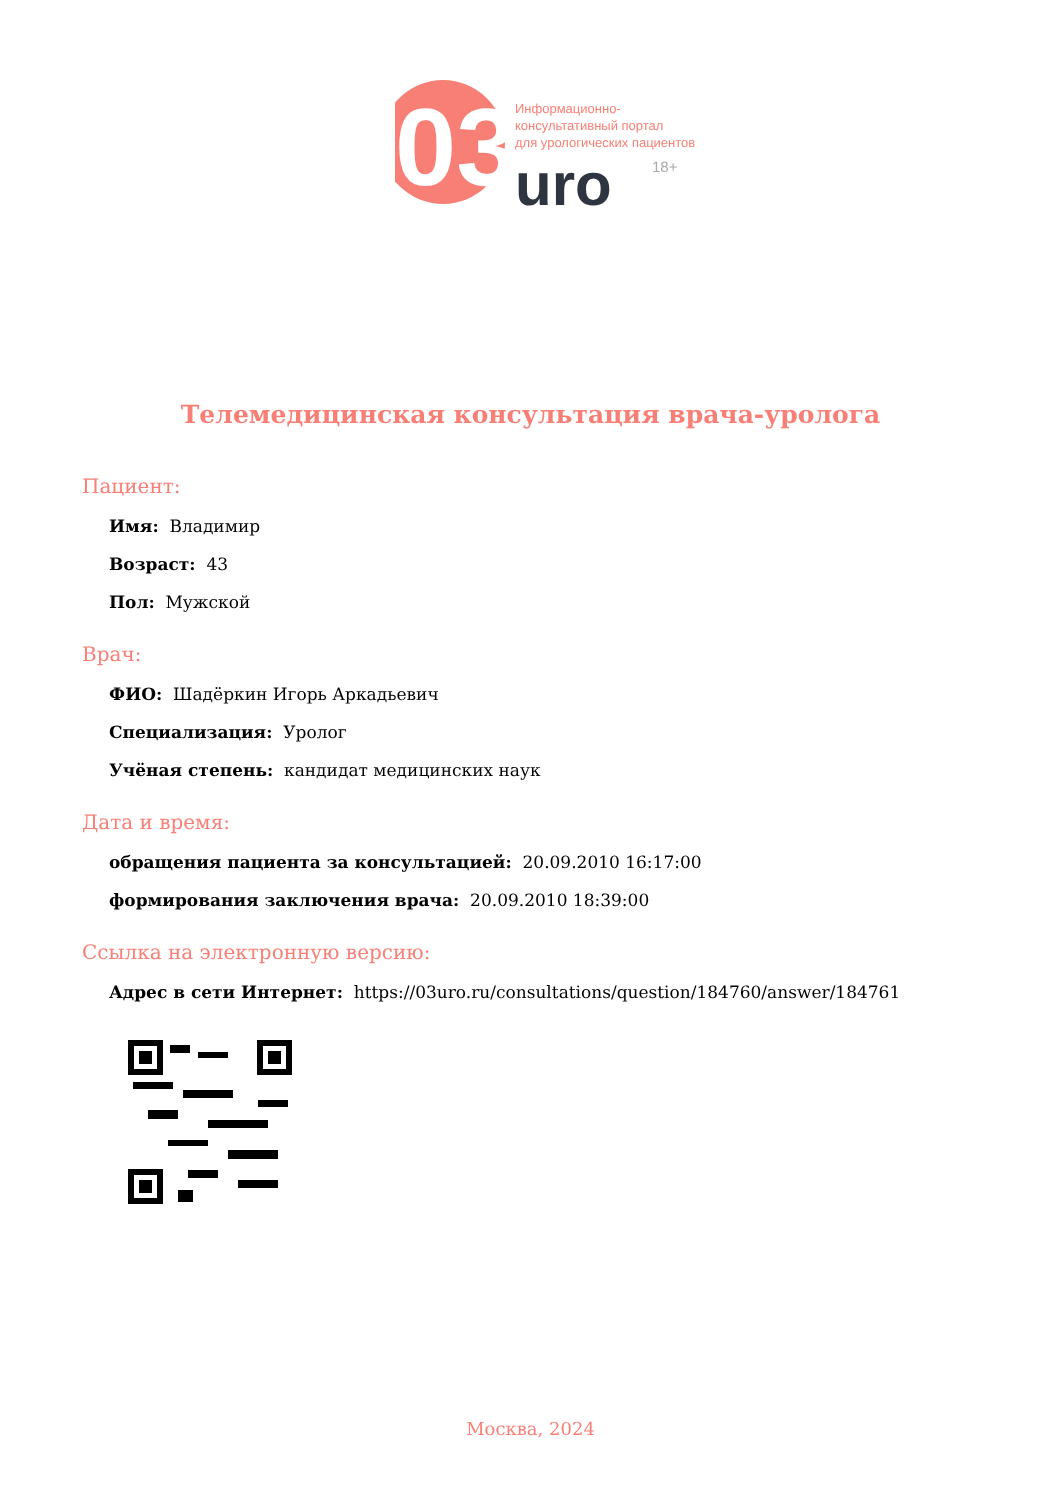03
uro
18+
Информационно-
консультативный портал
для урологических пациентов
Телемедицинская консультация врача-уролога
Пациент:
Имя: Владимир
Возраст: 43
Пол: Мужской
Врач:
ФИО: Шадёркин Игорь Аркадьевич
Специализация: Уролог
Учёная степень: кандидат медицинских наук
Дата и время:
обращения пациента за консультацией: 20.09.2010 16:17:00
формирования заключения врача: 20.09.2010 18:39:00
Ссылка на электронную версию:
Адрес в сети Интернет: https://03uro.ru/consultations/question/184760/answer/184761
Москва, 2024